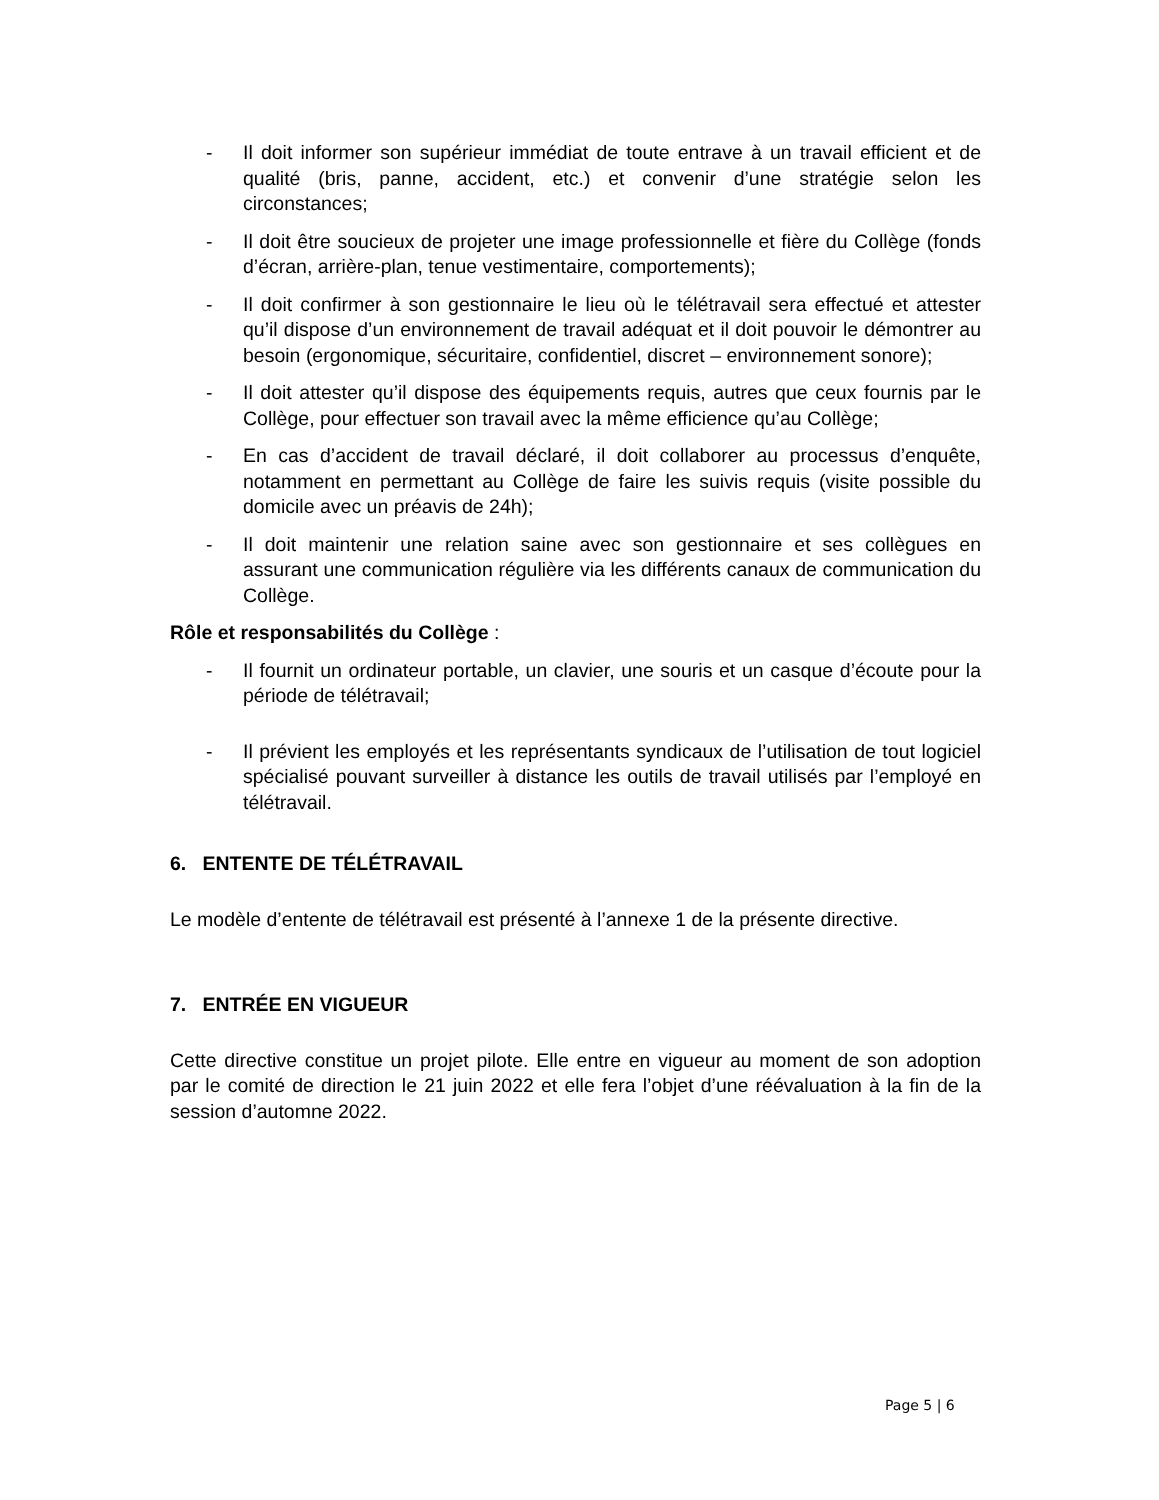- Il doit informer son supérieur immédiat de toute entrave à un travail efficient et de qualité (bris, panne, accident, etc.) et convenir d’une stratégie selon les circonstances;
- Il doit être soucieux de projeter une image professionnelle et fière du Collège (fonds d’écran, arrière-plan, tenue vestimentaire, comportements);
- Il doit confirmer à son gestionnaire le lieu où le télétravail sera effectué et attester qu’il dispose d’un environnement de travail adéquat et il doit pouvoir le démontrer au besoin (ergonomique, sécuritaire, confidentiel, discret – environnement sonore);
- Il doit attester qu’il dispose des équipements requis, autres que ceux fournis par le Collège, pour effectuer son travail avec la même efficience qu’au Collège;
- En cas d’accident de travail déclaré, il doit collaborer au processus d’enquête, notamment en permettant au Collège de faire les suivis requis (visite possible du domicile avec un préavis de 24h);
- Il doit maintenir une relation saine avec son gestionnaire et ses collègues en assurant une communication régulière via les différents canaux de communication du Collège.
Rôle et responsabilités du Collège :
- Il fournit un ordinateur portable, un clavier, une souris et un casque d’écoute pour la période de télétravail;
- Il prévient les employés et les représentants syndicaux de l’utilisation de tout logiciel spécialisé pouvant surveiller à distance les outils de travail utilisés par l’employé en télétravail.
6. ENTENTE DE TÉLÉTRAVAIL
Le modèle d’entente de télétravail est présenté à l’annexe 1 de la présente directive.
7. ENTRÉE EN VIGUEUR
Cette directive constitue un projet pilote. Elle entre en vigueur au moment de son adoption par le comité de direction le 21 juin 2022 et elle fera l’objet d’une réévaluation à la fin de la session d’automne 2022.
Page 5 | 6